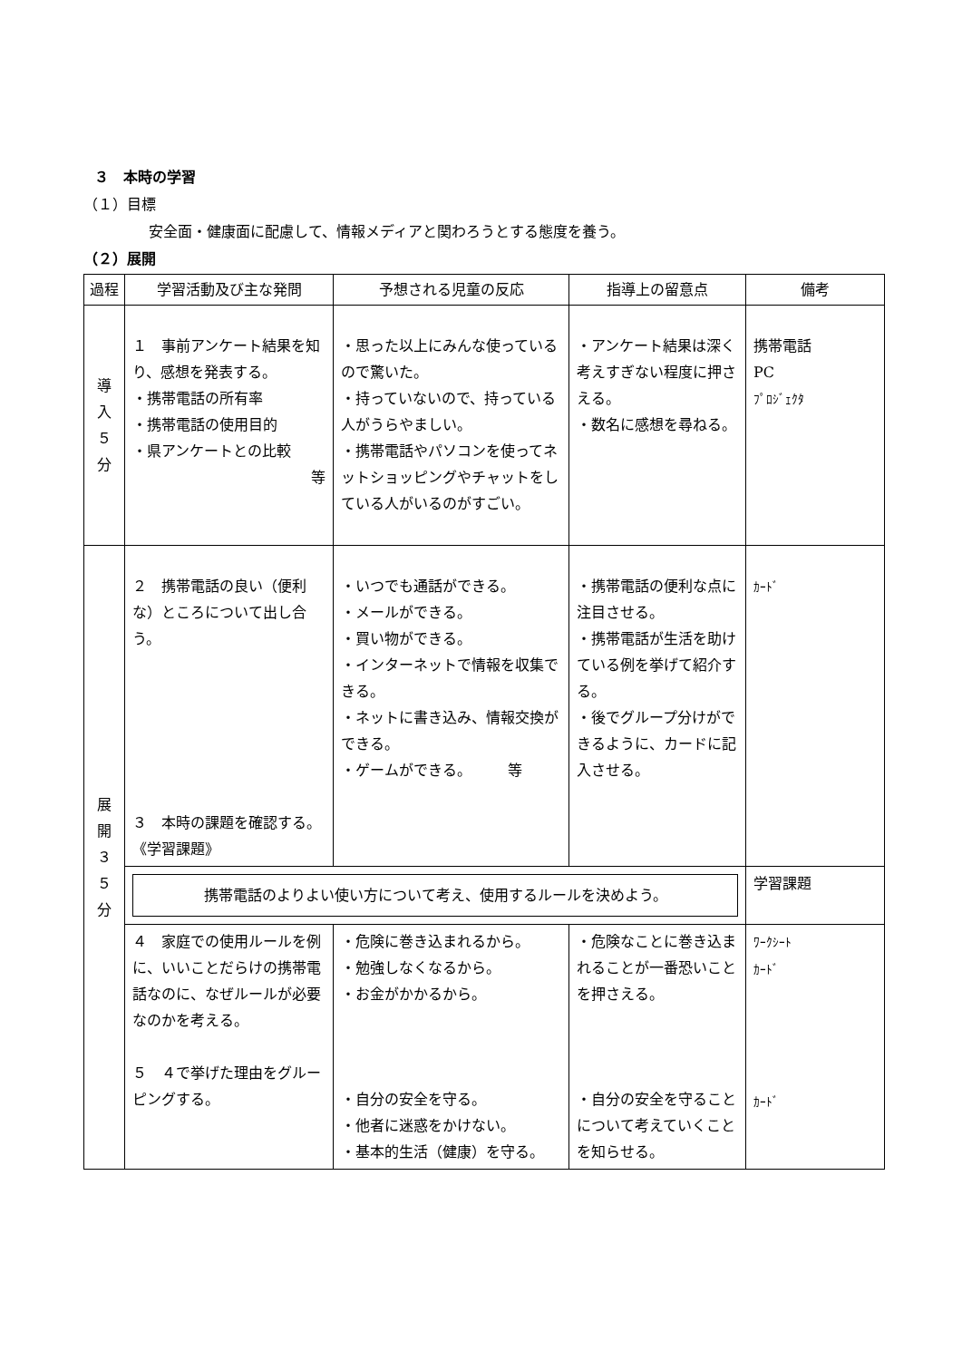３　本時の学習
（１）目標
安全面・健康面に配慮して、情報メディアと関わろうとする態度を養う。
（２）展開
| 過程 | 学習活動及び主な発問 | 予想される児童の反応 | 指導上の留意点 | 備考 |
| --- | --- | --- | --- | --- |
| 導入 ５ 分 | １ 事前アンケート結果を知り、感想を発表する。 ・携帯電話の所有率 ・携帯電話の使用目的 ・県アンケートとの比較 等 | ・思った以上にみんな使っているので驚いた。 ・持っていないので、持っている人がうらやましい。 ・携帯電話やパソコンを使ってネットショッピングやチャットをしている人がいるのがすごい。 | ・アンケート結果は深く考えすぎない程度に押さえる。 ・数名に感想を尋ねる。 | 携帯電話 PC ﾌﾟﾛｼﾞｪｸﾀ |
| 展開 ３５ 分 | ２ 携帯電話の良い（便利な）ところについて出し合う。 ３ 本時の課題を確認する。 《学習課題》 | ・いつでも通話ができる。 ・メールができる。 ・買い物ができる。 ・インターネットで情報を収集できる。 ・ネットに書き込み、情報交換ができる。 ・ゲームができる。 等 | ・携帯電話の便利な点に注目させる。 ・携帯電話が生活を助けている例を挙げて紹介する。 ・後でグループ分けができるように、カードに記入させる。 | ｶｰﾄﾞ |
| | 携帯電話のよりよい使い方について考え、使用するルールを決めよう。 | | | 学習課題 |
| | ４ 家庭での使用ルールを例に、いいことだらけの携帯電話なのに、なぜルールが必要なのかを考える。 ５ ４で挙げた理由をグルーピングする。 | ・危険に巻き込まれるから。 ・勉強しなくなるから。 ・お金がかかるから。 ・自分の安全を守る。 ・他者に迷惑をかけない。 ・基本的生活（健康）を守る。 | ・危険なことに巻き込まれることが一番恐いことを押さえる。 ・自分の安全を守ることについて考えていくことを知らせる。 | ﾜｰｸｼｰﾄ ｶｰﾄﾞ ｶｰﾄﾞ |